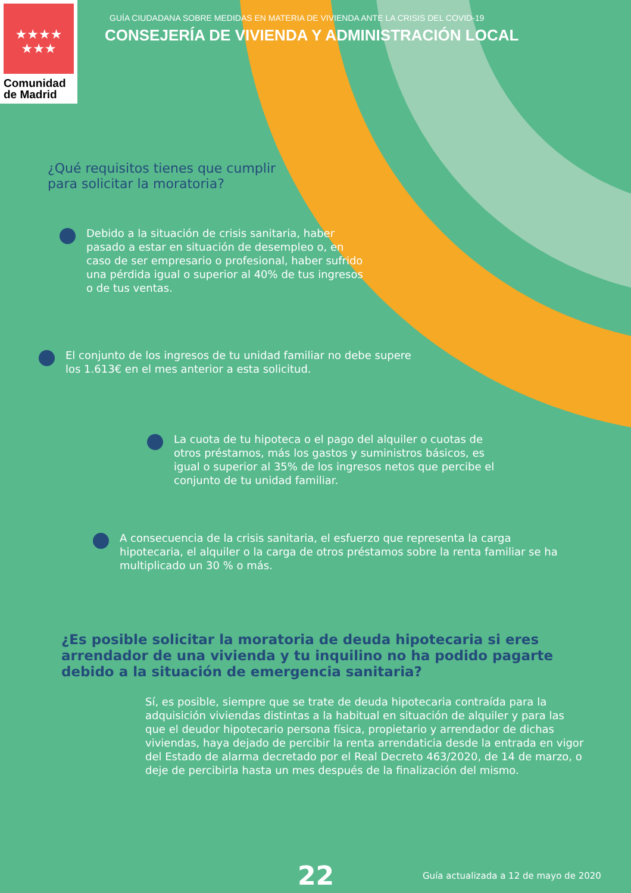★★★★
★★★
Comunidad
de Madrid
GUÍA CIUDADANA SOBRE MEDIDAS EN MATERIA DE VIVIENDA ANTE LA CRISIS DEL COVID-19
CONSEJERÍA DE VIVIENDA Y ADMINISTRACIÓN LOCAL
¿Qué requisitos tienes que cumplir
para solicitar la moratoria?
Debido a la situación de crisis sanitaria, haber pasado a estar en situación de desempleo o, en caso de ser empresario o profesional, haber sufrido una pérdida igual o superior al 40% de tus ingresos o de tus ventas.
El conjunto de los ingresos de tu unidad familiar no debe supere los 1.613€ en el mes anterior a esta solicitud.
La cuota de tu hipoteca o el pago del alquiler o cuotas de otros préstamos, más los gastos y suministros básicos, es igual o superior al 35% de los ingresos netos que percibe el conjunto de tu unidad familiar.
A consecuencia de la crisis sanitaria, el esfuerzo que representa la carga hipotecaria, el alquiler o la carga de otros préstamos sobre la renta familiar se ha multiplicado un 30 % o más.
¿Es posible solicitar la moratoria de deuda hipotecaria si eres
arrendador de una vivienda y tu inquilino no ha podido pagarte
debido a la situación de emergencia sanitaria?
Sí, es posible, siempre que se trate de deuda hipotecaria contraída para la adquisición viviendas distintas a la habitual en situación de alquiler y para las que el deudor hipotecario persona física, propietario y arrendador de dichas viviendas, haya dejado de percibir la renta arrendaticia desde la entrada en vigor del Estado de alarma decretado por el Real Decreto 463/2020, de 14 de marzo, o deje de percibirla hasta un mes después de la finalización del mismo.
22 Guía actualizada a 12 de mayo de 2020